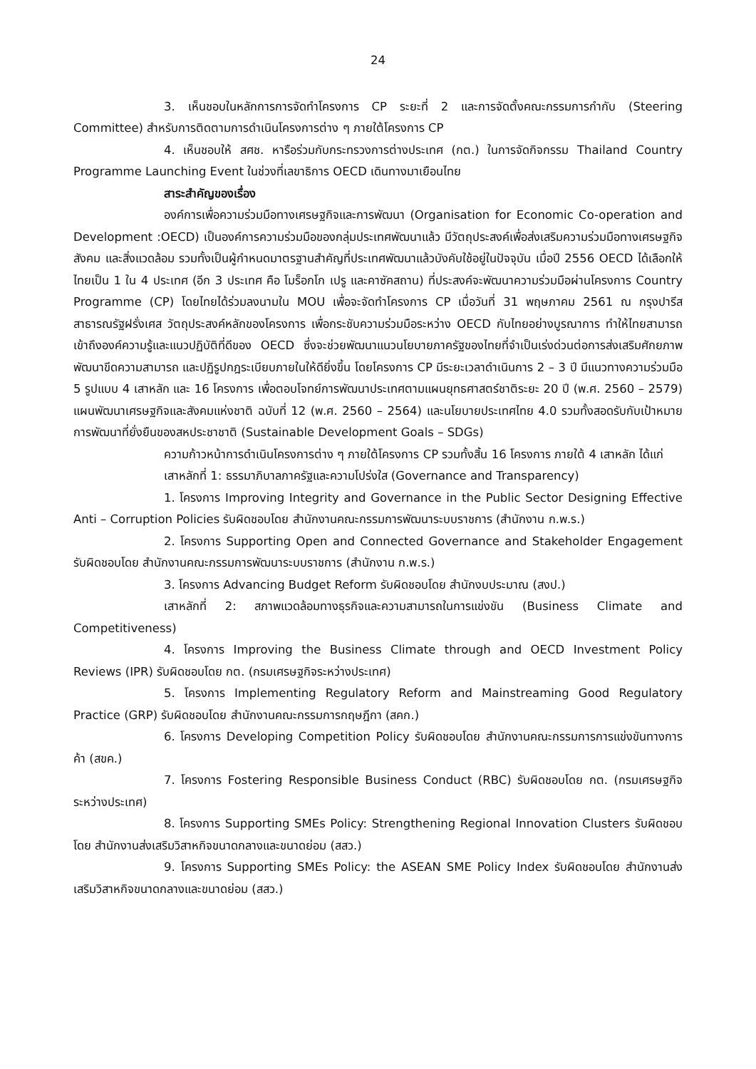24
3. เห็นชอบในหลักการการจัดทำโครงการ CP ระยะที่ 2 และการจัดตั้งคณะกรรมการกำกับ (Steering Committee) สำหรับการติดตามการดำเนินโครงการต่าง ๆ ภายใต้โครงการ CP
4. เห็นชอบให้ สศช. หารือร่วมกับกระทรวงการต่างประเทศ (กต.) ในการจัดกิจกรรม Thailand Country Programme Launching Event ในช่วงที่เลขาธิการ OECD เดินทางมาเยือนไทย
สาระสำคัญของเรื่อง
องค์การเพื่อความร่วมมือทางเศรษฐกิจและการพัฒนา (Organisation for Economic Co-operation and Development :OECD) เป็นองค์การความร่วมมือของกลุ่มประเทศพัฒนาแล้ว มีวัตถุประสงค์เพื่อส่งเสริมความร่วมมือทางเศรษฐกิจ สังคม และสิ่งแวดล้อม รวมทั้งเป็นผู้กำหนดมาตรฐานสำคัญที่ประเทศพัฒนาแล้วบังคับใช้อยู่ในปัจจุบัน เมื่อปี 2556 OECD ได้เลือกให้ไทยเป็น 1 ใน 4 ประเทศ (อีก 3 ประเทศ คือ โมร็อกโก เปรู และคาซัคสถาน) ที่ประสงค์จะพัฒนาความร่วมมือผ่านโครงการ Country Programme (CP) โดยไทยได้ร่วมลงนามใน MOU เพื่อจะจัดทำโครงการ CP เมื่อวันที่ 31 พฤษภาคม 2561 ณ กรุงปารีส สาธารณรัฐฝรั่งเศส วัตถุประสงค์หลักของโครงการ เพื่อกระชับความร่วมมือระหว่าง OECD กับไทยอย่างบูรณาการ ทำให้ไทยสามารถเข้าถึงองค์ความรู้และแนวปฏิบัติที่ดีของ OECD ซึ่งจะช่วยพัฒนาแนวนโยบายภาครัฐของไทยที่จำเป็นเร่งด่วนต่อการส่งเสริมศักยภาพ พัฒนาขีดความสามารถ และปฏิรูปกฎระเบียบภายในให้ดียิ่งขึ้น โดยโครงการ CP มีระยะเวลาดำเนินการ 2 – 3 ปี มีแนวทางความร่วมมือ 5 รูปแบบ 4 เสาหลัก และ 16 โครงการ เพื่อตอบโจทย์การพัฒนาประเทศตามแผนยุทธศาสตร์ชาติระยะ 20 ปี (พ.ศ. 2560 – 2579) แผนพัฒนาเศรษฐกิจและสังคมแห่งชาติ ฉบับที่ 12 (พ.ศ. 2560 – 2564) และนโยบายประเทศไทย 4.0 รวมทั้งสอดรับกับเป้าหมายการพัฒนาที่ยั่งยืนของสหประชาชาติ (Sustainable Development Goals – SDGs)
ความก้าวหน้าการดำเนินโครงการต่าง ๆ ภายใต้โครงการ CP รวมทั้งสิ้น 16 โครงการ ภายใต้ 4 เสาหลัก ได้แก่
เสาหลักที่ 1: ธรรมาภิบาลภาครัฐและความโปร่งใส (Governance and Transparency)
1. โครงการ Improving Integrity and Governance in the Public Sector Designing Effective Anti – Corruption Policies รับผิดชอบโดย สำนักงานคณะกรรมการพัฒนาระบบราชการ (สำนักงาน ก.พ.ร.)
2. โครงการ Supporting Open and Connected Governance and Stakeholder Engagement รับผิดชอบโดย สำนักงานคณะกรรมการพัฒนาระบบราชการ (สำนักงาน ก.พ.ร.)
3. โครงการ Advancing Budget Reform รับผิดชอบโดย สำนักงบประมาณ (สงป.)
เสาหลักที่ 2: สภาพแวดล้อมทางธุรกิจและความสามารถในการแข่งขัน (Business Climate and Competitiveness)
4. โครงการ Improving the Business Climate through and OECD Investment Policy Reviews (IPR) รับผิดชอบโดย กต. (กรมเศรษฐกิจระหว่างประเทศ)
5. โครงการ Implementing Regulatory Reform and Mainstreaming Good Regulatory Practice (GRP) รับผิดชอบโดย สำนักงานคณะกรรมการกฤษฎีกา (สคก.)
6. โครงการ Developing Competition Policy รับผิดชอบโดย สำนักงานคณะกรรมการการแข่งขันทางการค้า (สขค.)
7. โครงการ Fostering Responsible Business Conduct (RBC) รับผิดชอบโดย กต. (กรมเศรษฐกิจระหว่างประเทศ)
8. โครงการ Supporting SMEs Policy: Strengthening Regional Innovation Clusters รับผิดชอบโดย สำนักงานส่งเสริมวิสาหกิจขนาดกลางและขนาดย่อม (สสว.)
9. โครงการ Supporting SMEs Policy: the ASEAN SME Policy Index รับผิดชอบโดย สำนักงานส่งเสริมวิสาหกิจขนาดกลางและขนาดย่อม (สสว.)